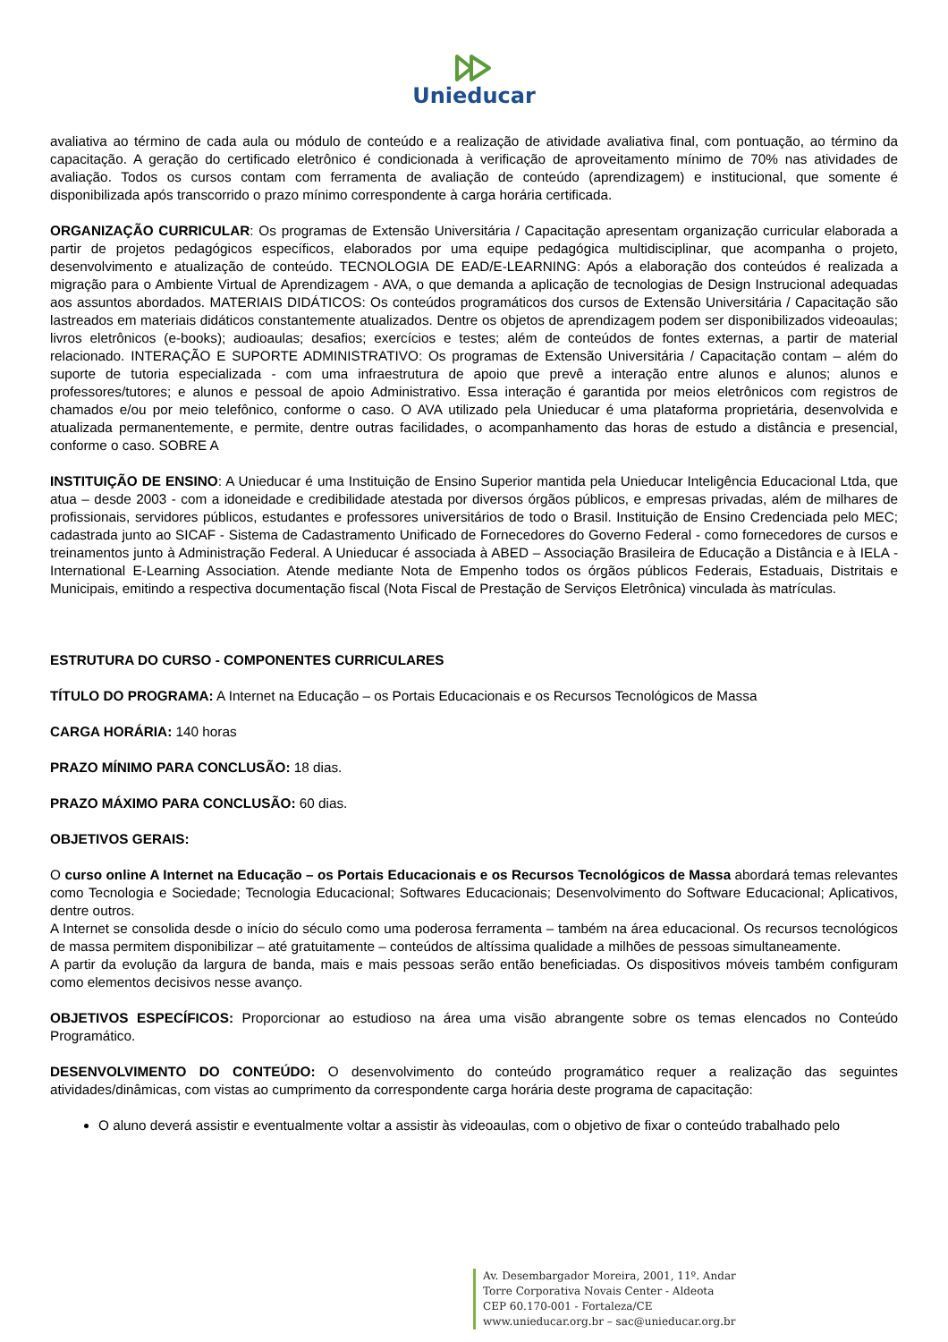Unieducar
avaliativa ao término de cada aula ou módulo de conteúdo e a realização de atividade avaliativa final, com pontuação, ao término da capacitação. A geração do certificado eletrônico é condicionada à verificação de aproveitamento mínimo de 70% nas atividades de avaliação. Todos os cursos contam com ferramenta de avaliação de conteúdo (aprendizagem) e institucional, que somente é disponibilizada após transcorrido o prazo mínimo correspondente à carga horária certificada.
ORGANIZAÇÃO CURRICULAR: Os programas de Extensão Universitária / Capacitação apresentam organização curricular elaborada a partir de projetos pedagógicos específicos, elaborados por uma equipe pedagógica multidisciplinar, que acompanha o projeto, desenvolvimento e atualização de conteúdo. TECNOLOGIA DE EAD/E-LEARNING: Após a elaboração dos conteúdos é realizada a migração para o Ambiente Virtual de Aprendizagem - AVA, o que demanda a aplicação de tecnologias de Design Instrucional adequadas aos assuntos abordados. MATERIAIS DIDÁTICOS: Os conteúdos programáticos dos cursos de Extensão Universitária / Capacitação são lastreados em materiais didáticos constantemente atualizados. Dentre os objetos de aprendizagem podem ser disponibilizados videoaulas; livros eletrônicos (e-books); audioaulas; desafios; exercícios e testes; além de conteúdos de fontes externas, a partir de material relacionado. INTERAÇÃO E SUPORTE ADMINISTRATIVO: Os programas de Extensão Universitária / Capacitação contam – além do suporte de tutoria especializada - com uma infraestrutura de apoio que prevê a interação entre alunos e alunos; alunos e professores/tutores; e alunos e pessoal de apoio Administrativo. Essa interação é garantida por meios eletrônicos com registros de chamados e/ou por meio telefônico, conforme o caso. O AVA utilizado pela Unieducar é uma plataforma proprietária, desenvolvida e atualizada permanentemente, e permite, dentre outras facilidades, o acompanhamento das horas de estudo a distância e presencial, conforme o caso. SOBRE A
INSTITUIÇÃO DE ENSINO: A Unieducar é uma Instituição de Ensino Superior mantida pela Unieducar Inteligência Educacional Ltda, que atua – desde 2003 - com a idoneidade e credibilidade atestada por diversos órgãos públicos, e empresas privadas, além de milhares de profissionais, servidores públicos, estudantes e professores universitários de todo o Brasil. Instituição de Ensino Credenciada pelo MEC; cadastrada junto ao SICAF - Sistema de Cadastramento Unificado de Fornecedores do Governo Federal - como fornecedores de cursos e treinamentos junto à Administração Federal. A Unieducar é associada à ABED – Associação Brasileira de Educação a Distância e à IELA - International E-Learning Association. Atende mediante Nota de Empenho todos os órgãos públicos Federais, Estaduais, Distritais e Municipais, emitindo a respectiva documentação fiscal (Nota Fiscal de Prestação de Serviços Eletrônica) vinculada às matrículas.
ESTRUTURA DO CURSO - COMPONENTES CURRICULARES
TÍTULO DO PROGRAMA: A Internet na Educação – os Portais Educacionais e os Recursos Tecnológicos de Massa
CARGA HORÁRIA: 140 horas
PRAZO MÍNIMO PARA CONCLUSÃO: 18 dias.
PRAZO MÁXIMO PARA CONCLUSÃO: 60 dias.
OBJETIVOS GERAIS:
O curso online A Internet na Educação – os Portais Educacionais e os Recursos Tecnológicos de Massa abordará temas relevantes como Tecnologia e Sociedade; Tecnologia Educacional; Softwares Educacionais; Desenvolvimento do Software Educacional; Aplicativos, dentre outros.
A Internet se consolida desde o início do século como uma poderosa ferramenta – também na área educacional. Os recursos tecnológicos de massa permitem disponibilizar – até gratuitamente – conteúdos de altíssima qualidade a milhões de pessoas simultaneamente.
A partir da evolução da largura de banda, mais e mais pessoas serão então beneficiadas. Os dispositivos móveis também configuram como elementos decisivos nesse avanço.
OBJETIVOS ESPECÍFICOS: Proporcionar ao estudioso na área uma visão abrangente sobre os temas elencados no Conteúdo Programático.
DESENVOLVIMENTO DO CONTEÚDO: O desenvolvimento do conteúdo programático requer a realização das seguintes atividades/dinâmicas, com vistas ao cumprimento da correspondente carga horária deste programa de capacitação:
O aluno deverá assistir e eventualmente voltar a assistir às videoaulas, com o objetivo de fixar o conteúdo trabalhado pelo
Av. Desembargador Moreira, 2001, 11º. Andar
Torre Corporativa Novais Center - Aldeota
CEP 60.170-001 - Fortaleza/CE
www.unieducar.org.br – sac@unieducar.org.br